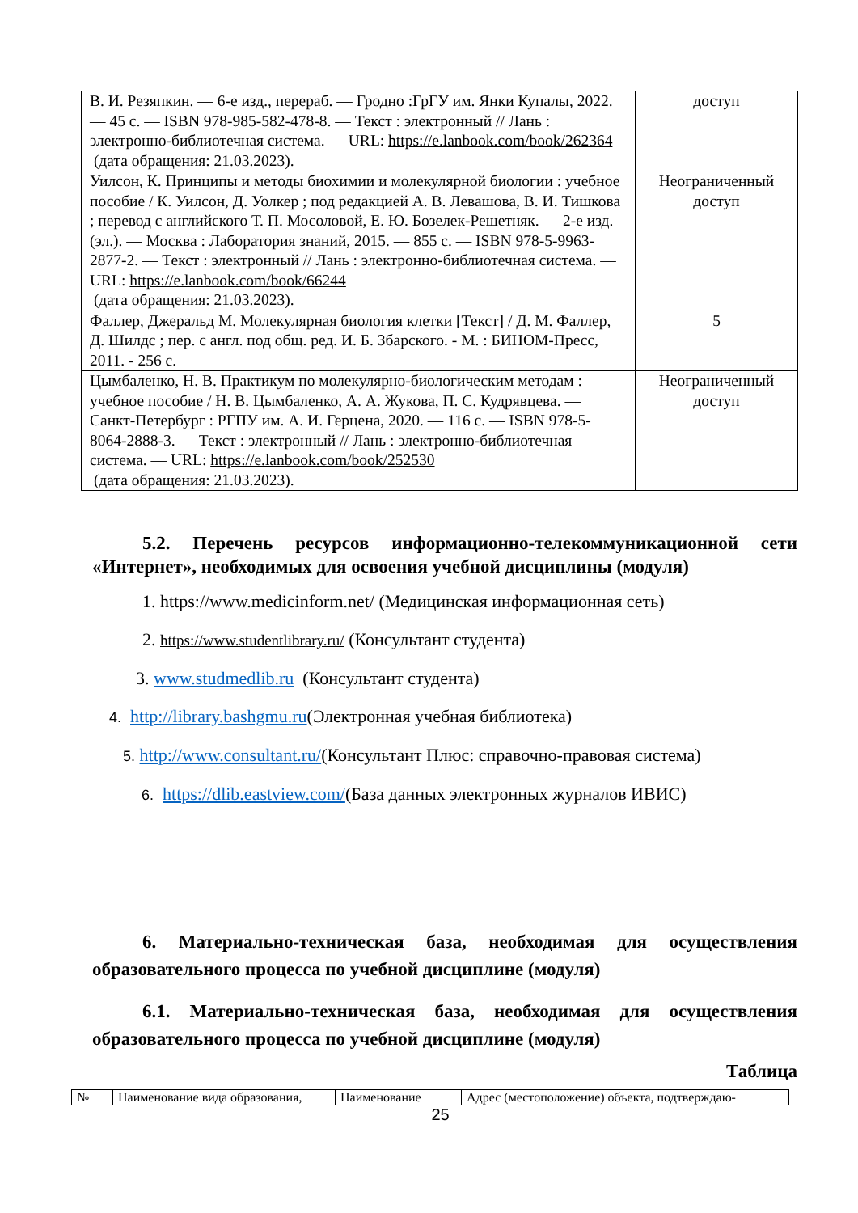| В. И. Резяпкин. — 6-е изд., перераб. — Гродно :ГрГУ им. Янки Купалы, 2022. — 45 с. — ISBN 978-985-582-478-8. — Текст : электронный // Лань : электронно-библиотечная система. — URL: https://e.lanbook.com/book/262364 (дата обращения: 21.03.2023). | доступ |
| Уилсон, К. Принципы и методы биохимии и молекулярной биологии : учебное пособие / К. Уилсон, Д. Уолкер ; под редакцией А. В. Левашова, В. И. Тишкова ; перевод с английского Т. П. Мосоловой, Е. Ю. Бозелек-Решетняк. — 2-е изд. (эл.). — Москва : Лаборатория знаний, 2015. — 855 с. — ISBN 978-5-9963-2877-2. — Текст : электронный // Лань : электронно-библиотечная система. — URL: https://e.lanbook.com/book/66244 (дата обращения: 21.03.2023). | Неограниченный доступ |
| Фаллер, Джеральд М. Молекулярная биология клетки [Текст] / Д. М. Фаллер, Д. Шилдс ; пер. с англ. под общ. ред. И. Б. Збарского. - М. : БИНОМ-Пресс, 2011. - 256 с. | 5 |
| Цымбаленко, Н. В. Практикум по молекулярно-биологическим методам : учебное пособие / Н. В. Цымбаленко, А. А. Жукова, П. С. Кудрявцева. — Санкт-Петербург : РГПУ им. А. И. Герцена, 2020. — 116 с. — ISBN 978-5-8064-2888-3. — Текст : электронный // Лань : электронно-библиотечная система. — URL: https://e.lanbook.com/book/252530 (дата обращения: 21.03.2023). | Неограниченный доступ |
5.2. Перечень ресурсов информационно-телекоммуникационной сети «Интернет», необходимых для освоения учебной дисциплины (модуля)
1. https://www.medicinform.net/ (Медицинская информационная сеть)
2. https://www.studentlibrary.ru/ (Консультант студента)
3. www.studmedlib.ru (Консультант студента)
4. http://library.bashgmu.ru(Электронная учебная библиотека)
5. http://www.consultant.ru/(Консультант Плюс: справочно-правовая система)
6. https://dlib.eastview.com/(База данных электронных журналов ИВИС)
6. Материально-техническая база, необходимая для осуществления образовательного процесса по учебной дисциплине (модуля)
6.1. Материально-техническая база, необходимая для осуществления образовательного процесса по учебной дисциплине (модуля)
Таблица
| № | Наименование вида образования, | Наименование | Адрес (местоположение) объекта, подтверждаю- |
25